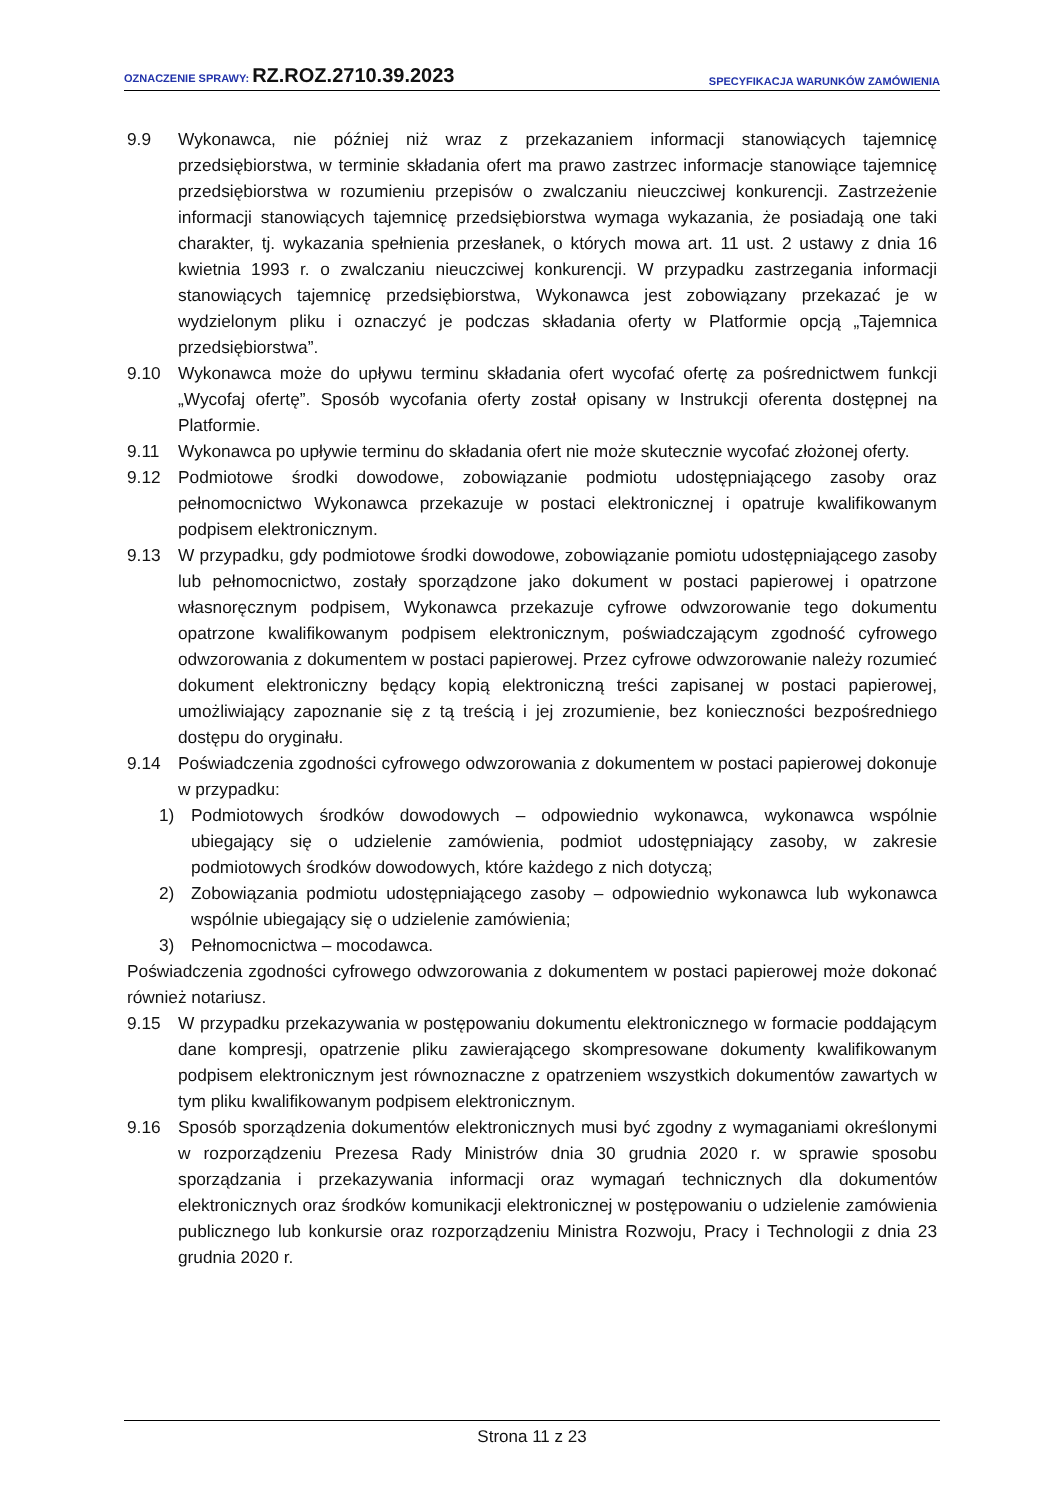OZNACZENIE SPRAWY: RZ.ROZ.2710.39.2023 SPECYFIKACJA WARUNKÓW ZAMÓWIENIA
9.9 Wykonawca, nie później niż wraz z przekazaniem informacji stanowiących tajemnicę przedsiębiorstwa, w terminie składania ofert ma prawo zastrzec informacje stanowiące tajemnicę przedsiębiorstwa w rozumieniu przepisów o zwalczaniu nieuczciwej konkurencji. Zastrzeżenie informacji stanowiących tajemnicę przedsiębiorstwa wymaga wykazania, że posiadają one taki charakter, tj. wykazania spełnienia przesłanek, o których mowa art. 11 ust. 2 ustawy z dnia 16 kwietnia 1993 r. o zwalczaniu nieuczciwej konkurencji. W przypadku zastrzegania informacji stanowiących tajemnicę przedsiębiorstwa, Wykonawca jest zobowiązany przekazać je w wydzielonym pliku i oznaczyć je podczas składania oferty w Platformie opcją „Tajemnica przedsiębiorstwa”.
9.10 Wykonawca może do upływu terminu składania ofert wycofać ofertę za pośrednictwem funkcji „Wycofaj ofertę”. Sposób wycofania oferty został opisany w Instrukcji oferenta dostępnej na Platformie.
9.11 Wykonawca po upływie terminu do składania ofert nie może skutecznie wycofać złożonej oferty.
9.12 Podmiotowe środki dowodowe, zobowiązanie podmiotu udostępniającego zasoby oraz pełnomocnictwo Wykonawca przekazuje w postaci elektronicznej i opatruje kwalifikowanym podpisem elektronicznym.
9.13 W przypadku, gdy podmiotowe środki dowodowe, zobowiązanie pomiotu udostępniającego zasoby lub pełnomocnictwo, zostały sporządzone jako dokument w postaci papierowej i opatrzone własnoręcznym podpisem, Wykonawca przekazuje cyfrowe odwzorowanie tego dokumentu opatrzone kwalifikowanym podpisem elektronicznym, poświadczającym zgodność cyfrowego odwzorowania z dokumentem w postaci papierowej. Przez cyfrowe odwzorowanie należy rozumieć dokument elektroniczny będący kopią elektroniczną treści zapisanej w postaci papierowej, umożliwiający zapoznanie się z tą treścią i jej zrozumienie, bez konieczności bezpośredniego dostępu do oryginału.
9.14 Poświadczenia zgodności cyfrowego odwzorowania z dokumentem w postaci papierowej dokonuje w przypadku:
1) Podmiotowych środków dowodowych – odpowiednio wykonawca, wykonawca wspólnie ubiegający się o udzielenie zamówienia, podmiot udostępniający zasoby, w zakresie podmiotowych środków dowodowych, które każdego z nich dotyczą;
2) Zobowiązania podmiotu udostępniającego zasoby – odpowiednio wykonawca lub wykonawca wspólnie ubiegający się o udzielenie zamówienia;
3) Pełnomocnictwa – mocodawca.
Poświadczenia zgodności cyfrowego odwzorowania z dokumentem w postaci papierowej może dokonać również notariusz.
9.15 W przypadku przekazywania w postępowaniu dokumentu elektronicznego w formacie poddającym dane kompresji, opatrzenie pliku zawierającego skompresowane dokumenty kwalifikowanym podpisem elektronicznym jest równoznaczne z opatrzeniem wszystkich dokumentów zawartych w tym pliku kwalifikowanym podpisem elektronicznym.
9.16 Sposób sporządzenia dokumentów elektronicznych musi być zgodny z wymaganiami określonymi w rozporządzeniu Prezesa Rady Ministrów dnia 30 grudnia 2020 r. w sprawie sposobu sporządzania i przekazywania informacji oraz wymagań technicznych dla dokumentów elektronicznych oraz środków komunikacji elektronicznej w postępowaniu o udzielenie zamówienia publicznego lub konkursie oraz rozporządzeniu Ministra Rozwoju, Pracy i Technologii z dnia 23 grudnia 2020 r.
Strona 11 z 23